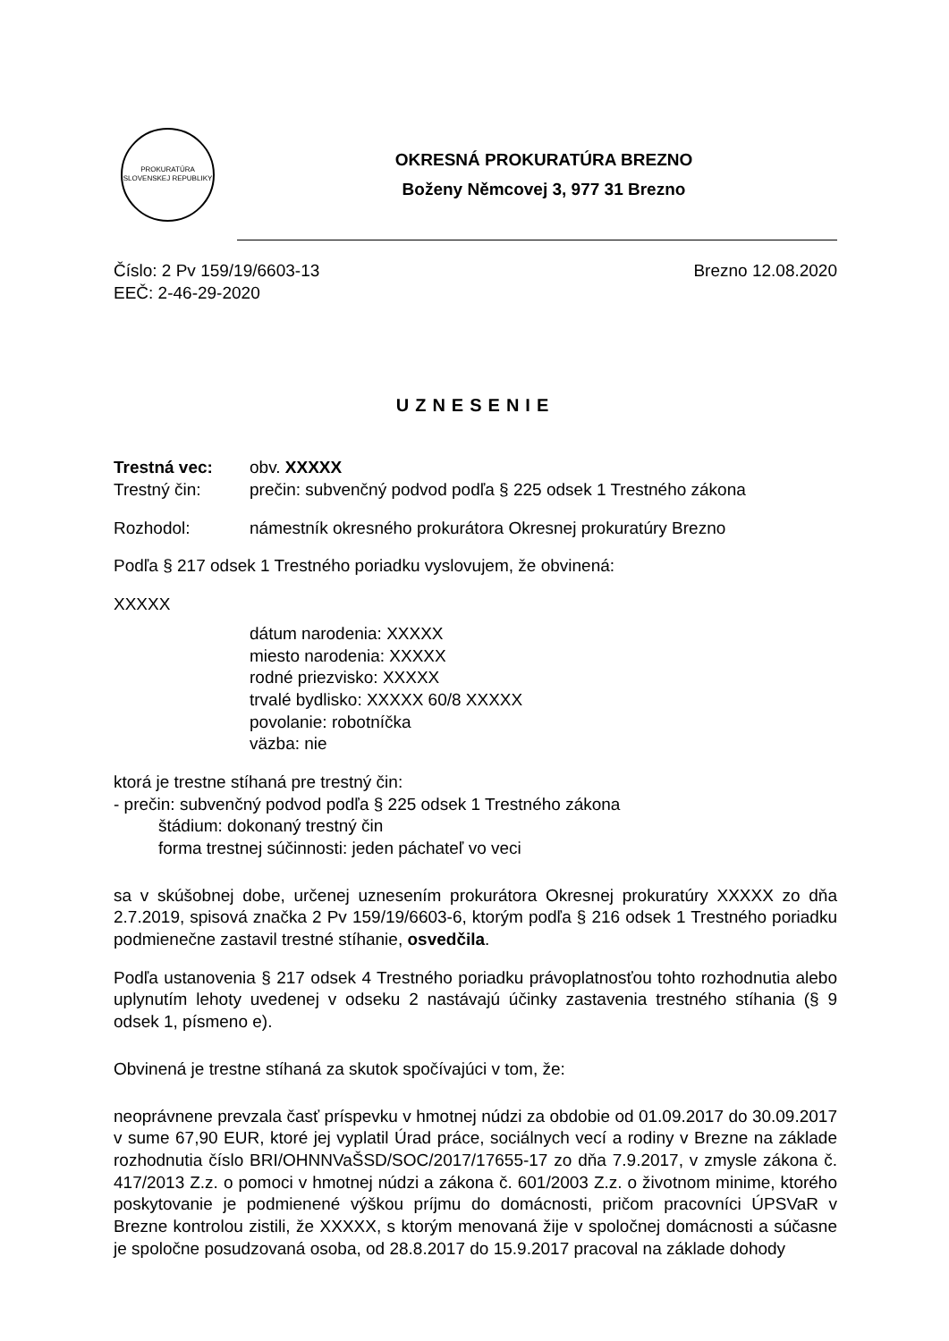PROKURATÚRA SLOVENSKEJ REPUBLIKY
OKRESNÁ PROKURATÚRA BREZNO
Boženy Němcovej 3, 977 31 Brezno
Číslo: 2 Pv 159/19/6603-13 Brezno 12.08.2020
EEČ: 2-46-29-2020
UZNESENIE
Trestná vec: obv. XXXXX
Trestný čin: prečin: subvenčný podvod podľa § 225 odsek 1 Trestného zákona
Rozhodol: námestník okresného prokurátora Okresnej prokuratúry Brezno
Podľa § 217 odsek 1 Trestného poriadku vyslovujem, že obvinená:
XXXXX
dátum narodenia: XXXXX
miesto narodenia: XXXXX
rodné priezvisko: XXXXX
trvalé bydlisko: XXXXX 60/8 XXXXX
povolanie: robotníčka
väzba: nie
ktorá je trestne stíhaná pre trestný čin:
- prečin: subvenčný podvod podľa § 225 odsek 1 Trestného zákona
štádium: dokonaný trestný čin
forma trestnej súčinnosti: jeden páchateľ vo veci
sa v skúšobnej dobe, určenej uznesením prokurátora Okresnej prokuratúry XXXXX zo dňa 2.7.2019, spisová značka 2 Pv 159/19/6603-6, ktorým podľa § 216 odsek 1 Trestného poriadku podmienečne zastavil trestné stíhanie, osvedčila.
Podľa ustanovenia § 217 odsek 4 Trestného poriadku právoplatnosťou tohto rozhodnutia alebo uplynutím lehoty uvedenej v odseku 2 nastávajú účinky zastavenia trestného stíhania (§ 9 odsek 1, písmeno e).
Obvinená je trestne stíhaná za skutok spočívajúci v tom, že:
neoprávnene prevzala časť príspevku v hmotnej núdzi za obdobie od 01.09.2017 do 30.09.2017 v sume 67,90 EUR, ktoré jej vyplatil Úrad práce, sociálnych vecí a rodiny v Brezne na základe rozhodnutia číslo BRI/OHNNVaŠSD/SOC/2017/17655-17 zo dňa 7.9.2017, v zmysle zákona č. 417/2013 Z.z. o pomoci v hmotnej núdzi a zákona č. 601/2003 Z.z. o životnom minime, ktorého poskytovanie je podmienené výškou príjmu do domácnosti, pričom pracovníci ÚPSVaR v Brezne kontrolou zistili, že XXXXX, s ktorým menovaná žije v spoločnej domácnosti a súčasne je spoločne posudzovaná osoba, od 28.8.2017 do 15.9.2017 pracoval na základe dohody